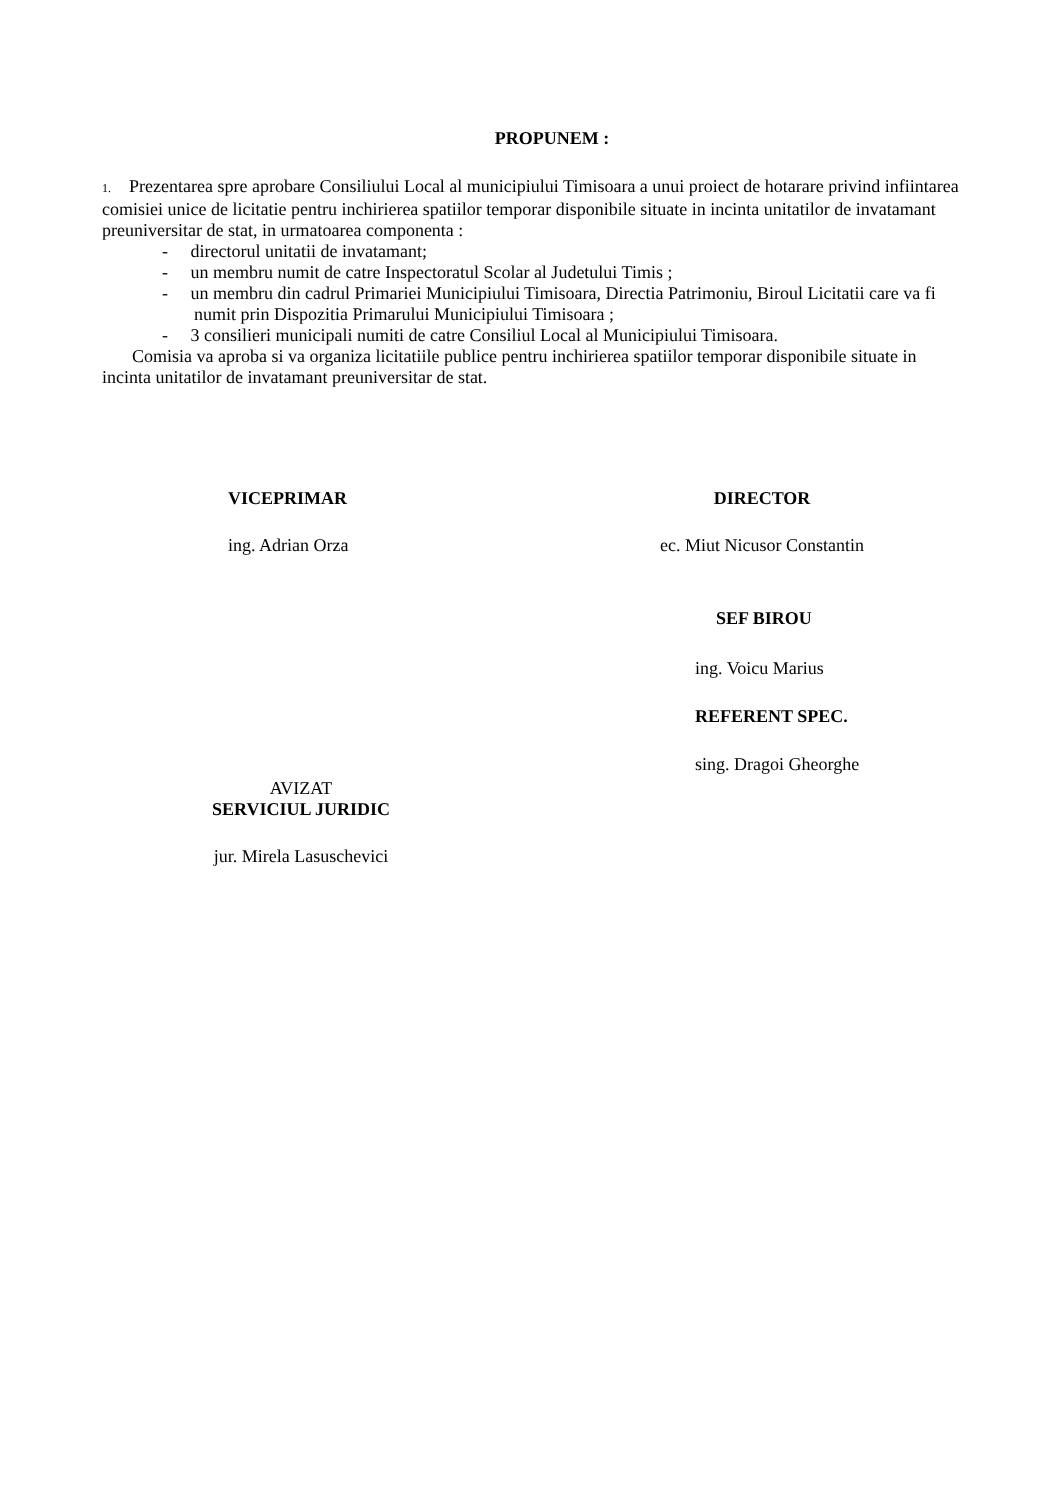PROPUNEM :
1. Prezentarea spre aprobare Consiliului Local al municipiului Timisoara a unui proiect de hotarare privind infiintarea comisiei unice de licitatie pentru inchirierea spatiilor temporar disponibile situate in incinta unitatilor de invatamant preuniversitar de stat, in urmatoarea componenta :
- directorul unitatii de invatamant;
- un membru numit de catre Inspectoratul Scolar al Judetului Timis ;
- un membru din cadrul Primariei Municipiului Timisoara, Directia Patrimoniu, Biroul Licitatii care va fi numit prin Dispozitia Primarului Municipiului Timisoara ;
- 3 consilieri municipali numiti de catre Consiliul Local al Municipiului Timisoara.
Comisia va aproba si va organiza licitatiile publice pentru inchirierea spatiilor temporar disponibile situate in incinta unitatilor de invatamant preuniversitar de stat.
VICEPRIMAR
ing. Adrian Orza
DIRECTOR
ec. Miut Nicusor Constantin
SEF BIROU
ing. Voicu Marius
REFERENT SPEC.
sing. Dragoi Gheorghe
AVIZAT
SERVICIUL JURIDIC
jur. Mirela Lasuschevici